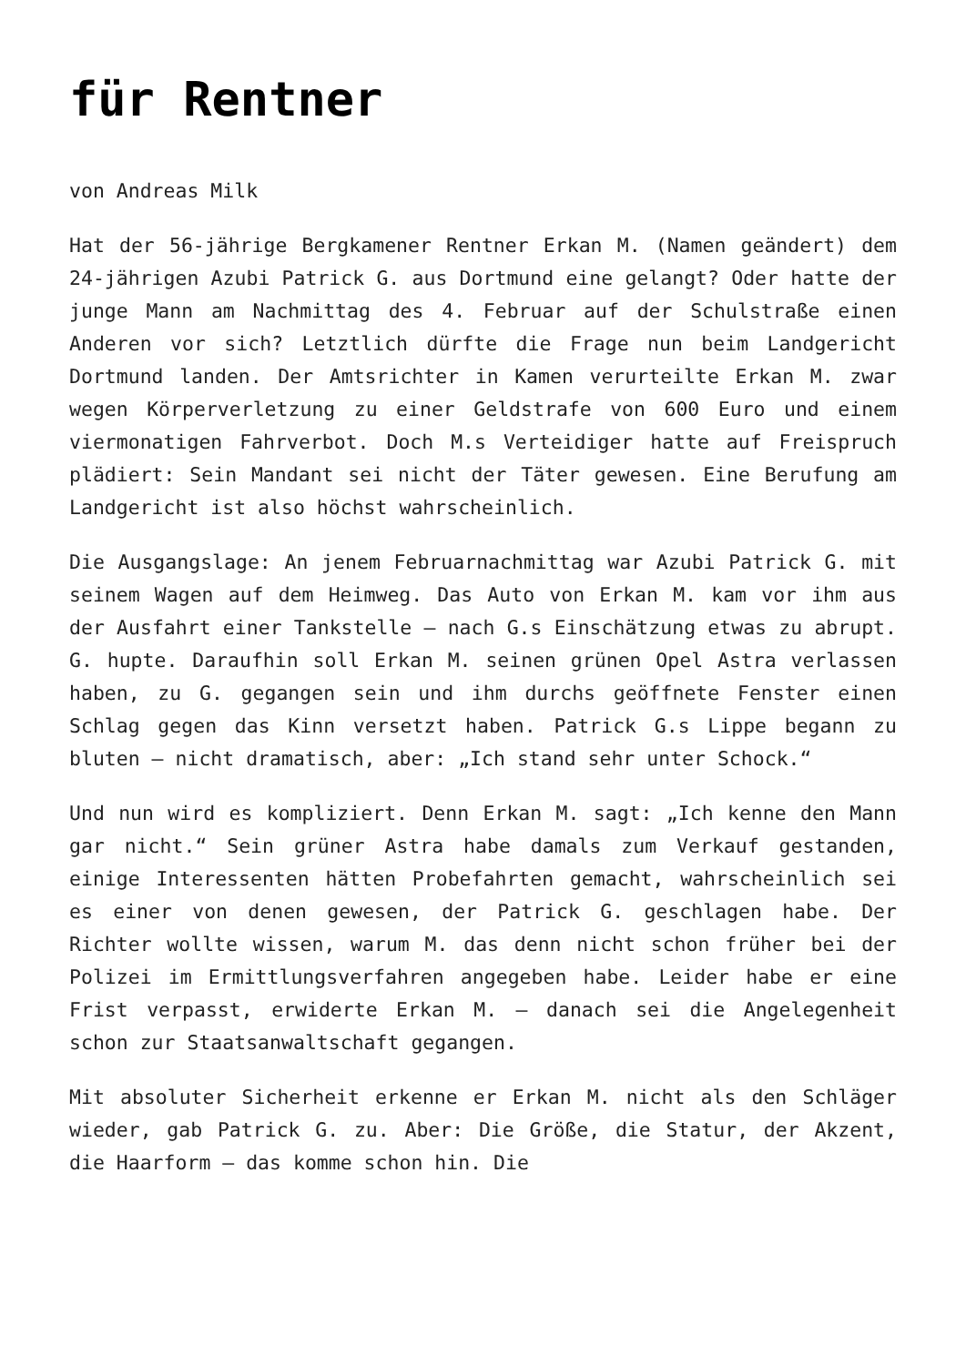für Rentner
von Andreas Milk
Hat der 56-jährige Bergkamener Rentner Erkan M. (Namen geändert) dem 24-jährigen Azubi Patrick G. aus Dortmund eine gelangt? Oder hatte der junge Mann am Nachmittag des 4. Februar auf der Schulstraße einen Anderen vor sich? Letztlich dürfte die Frage nun beim Landgericht Dortmund landen. Der Amtsrichter in Kamen verurteilte Erkan M. zwar wegen Körperverletzung zu einer Geldstrafe von 600 Euro und einem viermonatigen Fahrverbot. Doch M.s Verteidiger hatte auf Freispruch plädiert: Sein Mandant sei nicht der Täter gewesen. Eine Berufung am Landgericht ist also höchst wahrscheinlich.
Die Ausgangslage: An jenem Februarnachmittag war Azubi Patrick G. mit seinem Wagen auf dem Heimweg. Das Auto von Erkan M. kam vor ihm aus der Ausfahrt einer Tankstelle – nach G.s Einschätzung etwas zu abrupt. G. hupte. Daraufhin soll Erkan M. seinen grünen Opel Astra verlassen haben, zu G. gegangen sein und ihm durchs geöffnete Fenster einen Schlag gegen das Kinn versetzt haben. Patrick G.s Lippe begann zu bluten – nicht dramatisch, aber: „Ich stand sehr unter Schock.“
Und nun wird es kompliziert. Denn Erkan M. sagt: „Ich kenne den Mann gar nicht.“ Sein grüner Astra habe damals zum Verkauf gestanden, einige Interessenten hätten Probefahrten gemacht, wahrscheinlich sei es einer von denen gewesen, der Patrick G. geschlagen habe. Der Richter wollte wissen, warum M. das denn nicht schon früher bei der Polizei im Ermittlungsverfahren angegeben habe. Leider habe er eine Frist verpasst, erwiderte Erkan M. – danach sei die Angelegenheit schon zur Staatsanwaltschaft gegangen.
Mit absoluter Sicherheit erkenne er Erkan M. nicht als den Schläger wieder, gab Patrick G. zu. Aber: Die Größe, die Statur, der Akzent, die Haarform – das komme schon hin. Die